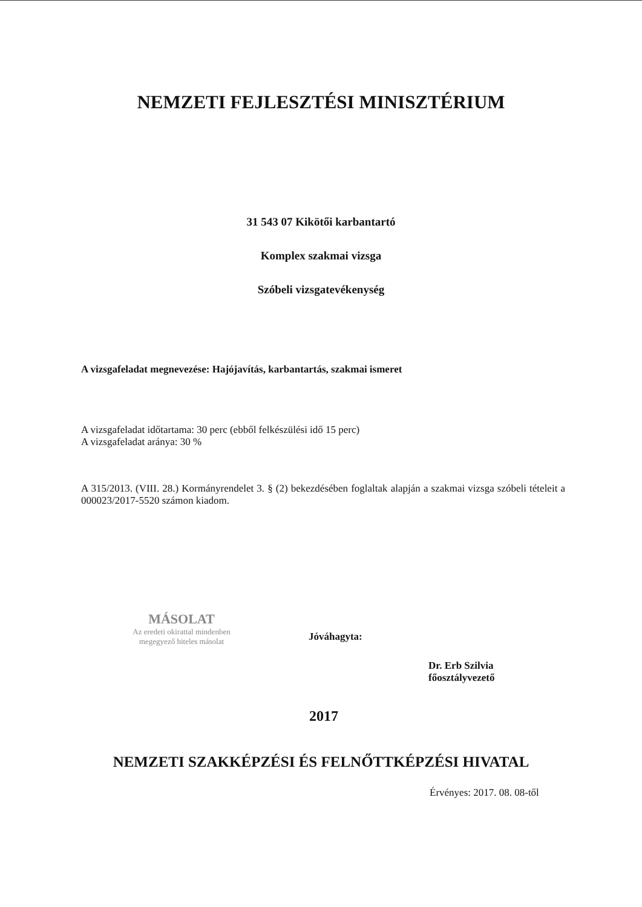NEMZETI FEJLESZTÉSI MINISZTÉRIUM
31 543 07 Kikötői karbantartó
Komplex szakmai vizsga
Szóbeli vizsgatevékenység
A vizsgafeladat megnevezése: Hajójavítás, karbantartás, szakmai ismeret
A vizsgafeladat időtartama: 30 perc (ebből felkészülési idő 15 perc)
A vizsgafeladat aránya: 30 %
A 315/2013. (VIII. 28.) Kormányrendelet 3. § (2) bekezdésében foglaltak alapján a szakmai vizsga szóbeli tételeit a 000023/2017-5520 számon kiadom.
MÁSOLAT
Az eredeti okirattal mindenben
megegyező hiteles másolat
Jóváhagyta:
Dr. Erb Szilvia
főosztályvezető
2017
NEMZETI SZAKKÉPZÉSI ÉS FELNŐTTKÉPZÉSI HIVATAL
Érvényes: 2017. 08. 08-től